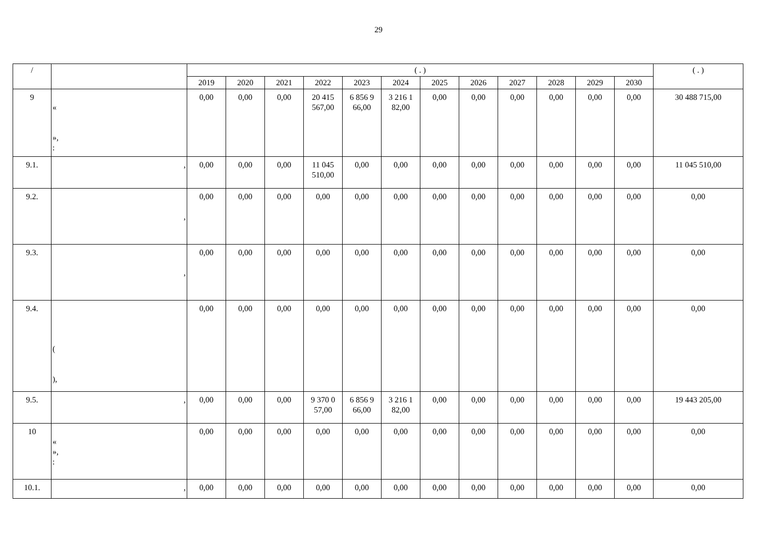29
| / | | ( . ) | | | | | | | | | | | | ( . ) |
| --- | --- | --- | --- | --- | --- | --- | --- | --- | --- | --- | --- | --- | --- | --- |
| | | 2019 | 2020 | 2021 | 2022 | 2023 | 2024 | 2025 | 2026 | 2027 | 2028 | 2029 | 2030 | |
| 9 | « », : | 0,00 | 0,00 | 0,00 | 20 415 567,00 | 6 856 9 66,00 | 3 216 1 82,00 | 0,00 | 0,00 | 0,00 | 0,00 | 0,00 | 0,00 | 30 488 715,00 |
| 9.1. | , | 0,00 | 0,00 | 0,00 | 11 045 510,00 | 0,00 | 0,00 | 0,00 | 0,00 | 0,00 | 0,00 | 0,00 | 0,00 | 11 045 510,00 |
| 9.2. | , | 0,00 | 0,00 | 0,00 | 0,00 | 0,00 | 0,00 | 0,00 | 0,00 | 0,00 | 0,00 | 0,00 | 0,00 | 0,00 |
| 9.3. | , | 0,00 | 0,00 | 0,00 | 0,00 | 0,00 | 0,00 | 0,00 | 0,00 | 0,00 | 0,00 | 0,00 | 0,00 | 0,00 |
| 9.4. | ( ), | 0,00 | 0,00 | 0,00 | 0,00 | 0,00 | 0,00 | 0,00 | 0,00 | 0,00 | 0,00 | 0,00 | 0,00 | 0,00 |
| 9.5. | , | 0,00 | 0,00 | 0,00 | 9 370 0 57,00 | 6 856 9 66,00 | 3 216 1 82,00 | 0,00 | 0,00 | 0,00 | 0,00 | 0,00 | 0,00 | 19 443 205,00 |
| 10 | « », : | 0,00 | 0,00 | 0,00 | 0,00 | 0,00 | 0,00 | 0,00 | 0,00 | 0,00 | 0,00 | 0,00 | 0,00 | 0,00 |
| 10.1. | , | 0,00 | 0,00 | 0,00 | 0,00 | 0,00 | 0,00 | 0,00 | 0,00 | 0,00 | 0,00 | 0,00 | 0,00 | 0,00 |